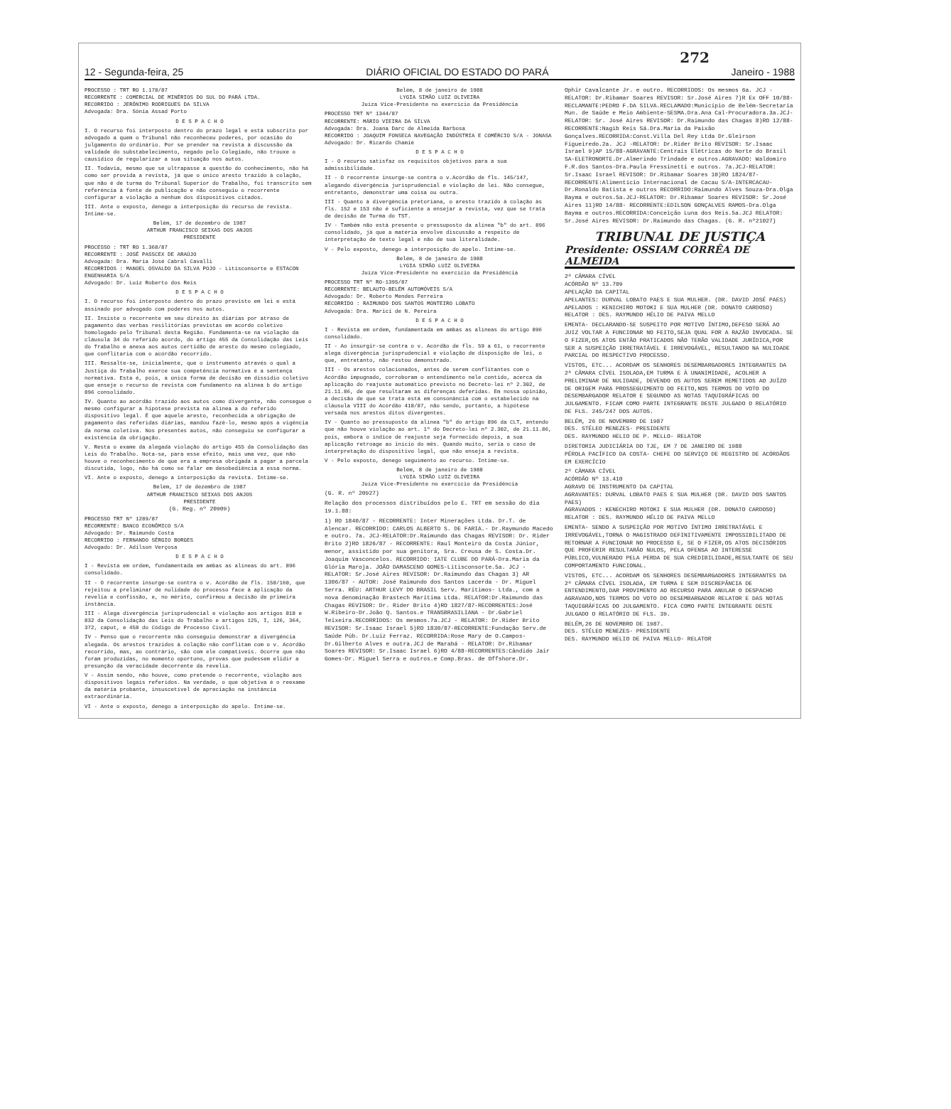272
12 - Segunda-feira, 25 DIÁRIO OFICIAL DO ESTADO DO PARÁ Janeiro - 1988
PROCESSO : TRT RO 1.178/87
RECORRENTE : COMERCIAL DE MINÉRIOS DO SUL DO PARÁ LTDA.
RECORRIDO : JERÔNIMO RODRIGUES DA SILVA
Advogada: Dra. Sônia Assad Porto
D E S P A C H O
I. O recurso foi interposto dentro do prazo legal e está subscrito por advogado a quem o Tribunal não reconheceu poderes, por ocasião do julgamento do ordinário. Por se prender na revista à discussão da validade do substabelecimento, negado pelo Colegiado, não trouxe o causídico de regularizar a sua situação nos autos.
II. Todavia, mesmo que se ultrapasse a questão do conhecimento, não há como ser provida a revista, já que o único aresto trazido à colação, que não é de turma do Tribunal Superior do Trabalho, foi transcrito sem referência à fonte de publicação e não conseguiu o recorrente configurar a violação a nenhum dos dispositivos citados.
III. Ante o exposto, denego a interposição do recurso de revista. Intime-se.
Belém, 17 de dezembro de 1987
ARTHUR FRANCISCO SEIXAS DOS ANJOS
PRESIDENTE
PROCESSO : TRT RO 1.368/87
RECORRENTE : JOSÉ PASSCEX DE ARAÚJO
Advogada: Dra. Maria José Cabral Cavalli
RECORRIDOS : MANOEL OSVALDO DA SILVA POJO - Litisconsorte e ESTACON ENGENHARIA S/A
Advogado: Dr. Luiz Roberto dos Reis
D E S P A C H O
I. O recurso foi interposto dentro do prazo previsto em lei e está assinado por advogado com poderes nos autos.
II. Insiste o recorrente em seu direito às diárias por atraso de pagamento das verbas resilitórias previstas em acordo coletivo homologado pelo Tribunal desta Região. Fundamenta-se na violação da cláusula 34 do referido acordo, do artigo 455 da Consolidação das Leis do Trabalho e anexa aos autos certidão de aresto do mesmo colegiado, que conflitaria com o acórdão recorrido.
III. Ressalte-se, inicialmente, que o instrumento através o qual a Justiça do Trabalho exerce sua competência normativa é a sentença normativa. Esta é, pois, a única forma de decisão em dissídio coletivo que enseje o recurso de revista com fundamento na alínea b do artigo 896 consolidado.
IV. Quanto ao acórdão trazido aos autos como divergente, não consegue o mesmo configurar a hipótese prevista na alínea a do referido dispositivo legal. É que aquele aresto, reconhecida a obrigação de pagamento das referidas diárias, mandou fazê-lo, mesmo após a vigência da norma coletiva. Nos presentes autos, não conseguiu se configurar a existência da obrigação.
V. Resta o exame da alegada violação do artigo 455 da Consolidação das Leis do Trabalho. Nota-se, para esse efeito, mais uma vez, que não houve o reconhecimento de que era a empresa obrigada a pagar a parcela discutida, logo, não há como se falar em desobediência a essa norma.
VI. Ante o exposto, denego a interposição da revista. Intime-se.
Belém, 17 de dezembro de 1987
ARTHUR FRANCISCO SEIXAS DOS ANJOS
PRESIDENTE
(G. Reg. nº 20909)
PROCESSO TRT Nº 1289/87
RECORRENTE: BANCO ECONÔMICO S/A
Advogado: Dr. Raimundo Costa
RECORRIDO : FERNANDO SÉRGIO BORGES
Advogado: Dr. Adilson Verçosa
D E S P A C H O
I - Revista em ordem, fundamentada em ambas as alíneas do art. 896 consolidado.
II - O recorrente insurge-se contra o v. Acórdão de fls. 158/160, que rejeitou a preliminar de nulidade do processo face à aplicação da revelia e confissão, e, no mérito, confirmou a decisão de primeira instância.
III - Alega divergência jurisprudencial e violação aos artigos 818 e 832 da Consolidação das Leis do Trabalho e artigos 125, I, 126, 364, 372, caput, e 458 do Código de Processo Civil.
IV - Penso que o recorrente não conseguiu demonstrar a divergência alegada. Os arestos trazidos à colação não conflitam com o v. Acórdão recorrido, mas, ao contrário, são com ele compatíveis. Ocorre que não foram produzidas, no momento oportuno, provas que pudessem elidir a presunção da veracidade decorrente da revelia.
V - Assim sendo, não houve, como pretende o recorrente, violação aos dispositivos legais referidos. Na verdade, o que objetiva é o reexame da matéria probante, insuscetível de apreciação na instância extraordinária.
VI - Ante o exposto, denego a interposição do apelo. Intime-se.
Belém, 8 de janeiro de 1988
LYGIA SIMÃO LUIZ OLIVEIRA
Juíza Vice-Presidente no exercício da Presidência
PROCESSO TRT Nº 1344/87
RECORRENTE: MÁRIO VIEIRA DA SILVA
Advogada: Dra. Joana Darc de Almeida Barbosa
RECORRIDO : JOAQUIM FONSECA NAVEGAÇÃO INDÚSTRIA E COMÉRCIO S/A - JONASA
Advogado: Dr. Ricardo Chamié
D E S P A C H O
I - O recurso satisfaz os requisitos objetivos para a sua admissibilidade.
II - O recorrente insurge-se contra o v.Acórdão de fls. 145/147, alegando divergência jurisprudencial e violação de lei. Não consegue, entretanto, demonstrar uma coisa ou outra.
III - Quanto à divergência pretoriana, o aresto trazido à colação às fls. 152 e 153 não é suficiente a ensejar a revista, vez que se trata de decisão de Turma do TST.
IV - Também não está presente o pressuposto da alínea "b" do art. 896 consolidado, já que a matéria envolve discussão a respeito de interpretação de texto legal e não de sua literalidade.
V - Pelo exposto, denego a interposição do apelo. Intime-se.
Belém, 8 de janeiro de 1988
LYGIA SIMÃO LUIZ OLIVEIRA
Juíza Vice-Presidente no exercício da Presidência
PROCESSO TRT Nº RO-1395/87
RECORRENTE: BELAUTO-BELÉM AUTOMÓVEIS S/A
Advogado: Dr. Roberto Mendes Ferreira
RECORRIDO : RAIMUNDO DOS SANTOS MONTEIRO LOBATO
Advogada: Dra. Marici de N. Pereira
D E S P A C H O
I - Revista em ordem, fundamentada em ambas as alíneas do artigo 896 consolidado.
II - Ao insurgir-se contra o v. Acórdão de fls. 59 a 61, o recorrente alega divergência jurisprudencial e violação de disposição de lei, o que, entretanto, não restou demonstrado.
III - Os arestos colacionados, antes de serem conflitantes com o Acórdão impugnado, corroboram o entendimento nele contido, acerca da aplicação do reajuste automático previsto no Decreto-lei nº 2.302, de 21.11.86, de que resultaram as diferenças deferidas. Em nossa opinião, a decisão de que se trata está em consonância com o estabelecido na cláusula VIII do Acórdão 418/87, não sendo, portanto, a hipótese versada nos arestos ditos divergentes.
IV - Quanto ao pressuposto da alínea "b" do artigo 896 da CLT, entendo que não houve violação ao art. 1º do Decreto-lei nº 2.302, de 21.11.86, pois, embora o índice de reajuste seja fornecido depois, a sua aplicação retroage ao início do mês. Quando muito, seria o caso de interpretação do dispositivo legal, que não enseja a revista.
V - Pelo exposto, denego seguimento ao recurso. Intime-se.
Belém, 8 de janeiro de 1988
LYGIA SIMÃO LUIZ OLIVEIRA
Juíza Vice-Presidente no exercício da Presidência
(G. R. nº 20927)
Relação dos processos distribuídos pelo E. TRT em sessão do dia 19.1.88:
1) RO 1840/87 - RECORRENTE: Inter Minerações Ltda. Dr.T. de Alencar. RECORRIDO: CARLOS ALBERTO S. DE FARIA.- Dr.Raymundo Macedo e outro. 7a. JCJ-RELATOR:Dr.Raimundo das Chagas REVISOR: Dr. Rider Brito 2)RO 1826/87 - RECORRENTE: Raul Monteiro da Costa Júnior, menor, assistido por sua genitora, Sra. Creusa de S. Costa.Dr. Joaquim Vasconcelos. RECORRIDO: IATE CLUBE DO PARÁ-Dra.Maria da Glória Maroja. JOÃO DAMASCENO GOMES-Litisconsorte.5a. JCJ - RELATOR: Sr.José Aires REVISOR: Dr.Raimundo das Chagas 3) AR 1306/87 - AUTOR: José Raimundo dos Santos Lacerda - Dr. Miguel Serra. RÉU: ARTHUR LEVY DO BRASIL Serv. Marítimos- Ltda., com a nova denominação Brastech Marítima Ltda. RELATOR:Dr.Raimundo das Chagas REVISOR: Dr. Rider Brito 4)RO 1827/87-RECORRENTES:José W.Ribeiro-Dr.João Q. Santos.e TRANSBRASILIANA - Dr.Gabriel Teixeira.RECORRIDOS: Os mesmos.7a.JCJ - RELATOR: Dr.Rider Brito REVISOR: Sr.Isaac Israel 5)RO 1830/87-RECORRENTE:Fundação Serv.de Saúde Púb. Dr.Luiz Ferraz. RECORRIDA:Rose Mary de O.Campos-Dr.Gilberto Alves e outra.JCJ de Marabá - RELATOR: Dr.Ribamar Soares REVISOR: Sr.Isaac Israel 6)RO 4/88-RECORRENTES:Cândido Jair Gomes-Dr. Miguel Serra e outros.e Comp.Bras. de Offshore.Dr.
Ophir Cavalcante Jr. e outro. RECORRIDOS: Os mesmos 6a. JCJ - RELATOR: Dr.Ribamar Soares REVISOR: Sr.José Aires 7)R Ex OFF 10/88-RECLAMANTE:PEDRO F.DA SILVA.RECLAMADO:Município de Belém-Secretaria Mun. de Saúde e Meio Ambiente-SESMA.Dra.Ana Cal-Procuradora.3a.JCJ-RELATOR: Sr. José Aires REVISOR: Dr.Raimundo das Chagas 8)RO 12/88-RECORRENTE:Nagib Reis Sá.Dra.Maria da Paixão Gonçalves.RECORRIDA:Const.Villa Del Rey Ltda Dr.Gleirson Figueiredo.2a. JCJ -RELATOR: Dr.Rider Brito REVISOR: Sr.Isaac Israel 9)AP 15/88-AGRAVANTE:Centrais Elétricas do Norte do Brasil SA-ELETRONORTE.Dr.Almerindo Trindade e outros.AGRAVADO: Waldomiro F.R.dos Santos-Dra.Paula Fressinetti e outros. 7a.JCJ-RELATOR: Sr.Isaac Israel REVISOR: Dr.Ribamar Soares 10)RO 1824/87-RECORRENTE:Alimentício Internacional de Cacau S/A-INTERCACAU-Dr.Ronaldo Batista e outros RECORRIDO:Raimundo Alves Souza-Dra.Olga Bayma e outros.5a.JCJ-RELATOR: Dr.Ribamar Soares REVISOR: Sr.José Aires 11)RO 14/88- RECORRENTE:EDILSON GONÇALVES RAMOS-Dra.Olga Bayma e outros.RECORRIDA:Conceição Luna dos Reis.5a.JCJ RELATOR: Sr.José Aires REVISOR: Dr.Raimundo das Chagas. (G. R. nº21027)
TRIBUNAL DE JUSTIÇA
Presidente: OSSIAM CORRÊA DE ALMEIDA
2ª CÂMARA CÍVEL
ACÓRDÃO Nº 13.709
APELAÇÃO DA CAPITAL
APELANTES: DURVAL LOBATO PAES E SUA MULHER. (DR. DAVID JOSÉ PAES)
APELADOS : KENICHIRO MOTOKI E SUA MULHER (DR. DONATO CARDOSO)
RELATOR : DES. RAYMUNDO HÉLIO DE PAIVA MELLO
EMENTA- DECLARANDO-SE SUSPEITO POR MOTIVO ÍNTIMO,DEFESO SERÁ AO JUIZ VOLTAR A FUNCIONAR NO FEITO,SEJA QUAL FOR A RAZÃO INVOCADA. SE O FIZER,OS ATOS ENTÃO PRATICADOS NÃO TERÃO VALIDADE JURÍDICA,POR SER A SUSPEIÇÃO IRRETRATÁVEL E IRREVOGÁVEL, RESULTANDO NA NULIDADE PARCIAL DO RESPECTIVO PROCESSO.
VISTOS, ETC... ACORDAM OS SENHORES DESEMBARGADORES INTEGRANTES DA 2ª CÂMARA CÍVEL ISOLADA,EM TURMA E À UNANIMIDADE, ACOLHER A PRELIMINAR DE NULIDADE, DEVENDO OS AUTOS SEREM REMETIDOS AO JUÍZO DE ORIGEM PARA PROSSEGUIMENTO DO FEITO,NOS TERMOS DO VOTO DO DESEMBARGADOR RELATOR E SEGUNDO AS NOTAS TAQUIGRÁFICAS DO JULGAMENTO. FICAM COMO PARTE INTEGRANTE DESTE JULGADO O RELATÓRIO DE FLS. 245/247 DOS AUTOS.
BELÉM, 26 DE NOVEMBRO DE 1987
DES. STÉLEO MENEZES- PRESIDENTE
DES. RAYMUNDO HELIO DE P. MELLO- RELATOR
DIRETORIA JUDICIÁRIA DO TJE, EM 7 DE JANEIRO DE 1988
PÉROLA PACÍFICO DA COSTA- CHEFE DO SERVIÇO DE REGISTRO DE ACÓRDÃOS EM EXERCÍCIO
2ª CÂMARA CÍVEL
ACÓRDÃO Nº 13.410
AGRAVO DE INSTRUMENTO DA CAPITAL
AGRAVANTES: DURVAL LOBATO PAES E SUA MULHER (DR. DAVID DOS SANTOS PAES)
AGRAVADOS : KENECHIRO MOTOKI E SUA MULHER (DR. DONATO CARDOSO)
RELATOR : DES. RAYMUNDO HÉLIO DE PAIVA MELLO
EMENTA- SENDO A SUSPEIÇÃO POR MOTIVO ÍNTIMO IRRETRATÁVEL E IRREVOGÁVEL,TORNA O MAGISTRADO DEFINITIVAMENTE IMPOSSIBILITADO DE RETORNAR A FUNCIONAR NO PROCESSO E, SE O FIZER,OS ATOS DECISÓRIOS QUE PROFERIR RESULTARÃO NULOS, PELA OFENSA AO INTERESSE PÚBLICO,VULNERADO PELA PERDA DE SUA CREDIBILIDADE,RESULTANTE DE SEU COMPORTAMENTO FUNCIONAL.
VISTOS, ETC... ACORDAM OS SENHORES DESEMBARGADORES INTEGRANTES DA 2ª CÂMARA CÍVEL ISOLADA, EM TURMA E SEM DISCREPÂNCIA DE ENTENDIMENTO,DAR PROVIMENTO AO RECURSO PARA ANULAR O DESPACHO AGRAVADO,NOS TERMOS DO VOTO DO DESEMBARGADOR RELATOR E DAS NOTAS TAQUIGRÁFICAS DO JULGAMENTO. FICA COMO PARTE INTEGRANTE DESTE JULGADO O RELATÓRIO DE FLS. 39.
BELÉM,26 DE NOVEMBRO DE 1987.
DES. STÉLEO MENEZES- PRESIDENTE
DES. RAYMUNDO HELIO DE PAIVA MELLO- RELATOR